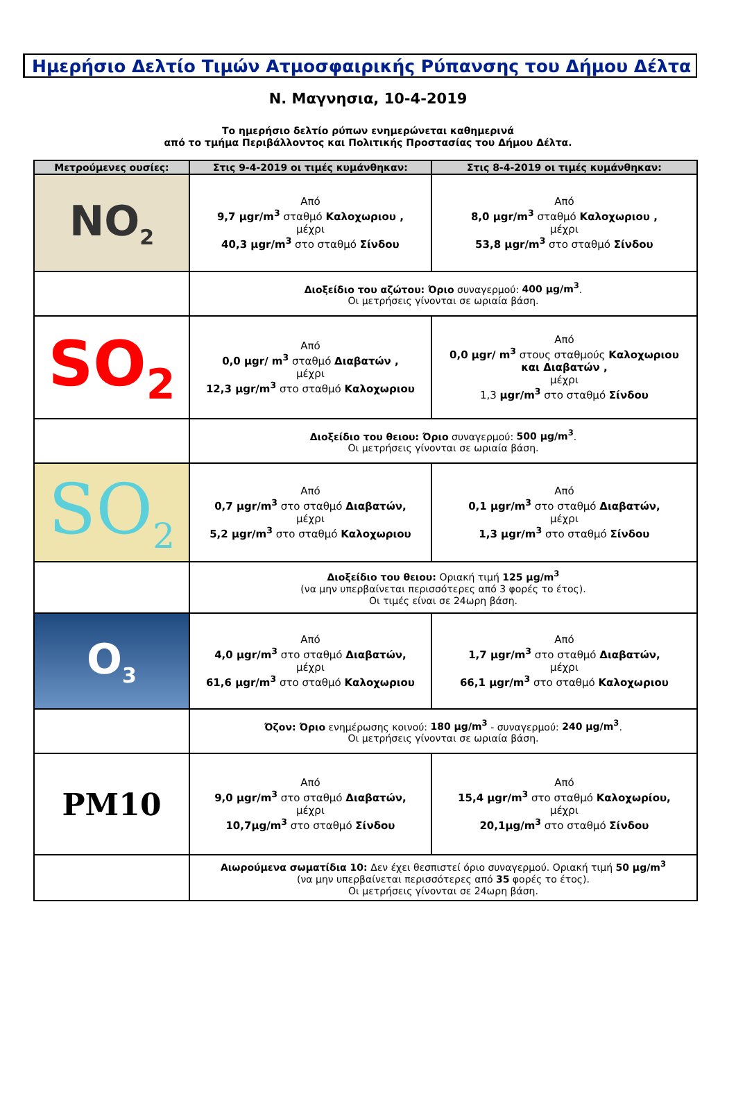Ημερήσιο Δελτίο Τιμών Ατμοσφαιρικής Ρύπανσης του Δήμου Δέλτα
Ν. Μαγνησια, 10-4-2019
Το ημερήσιο δελτίο ρύπων ενημερώνεται καθημερινά
από το τμήμα Περιβάλλοντος και Πολιτικής Προστασίας του Δήμου Δέλτα.
| Μετρούμενες ουσίες: | Στις 9-4-2019 οι τιμές κυμάνθηκαν: | Στις 8-4-2019 οι τιμές κυμάνθηκαν: |
| --- | --- | --- |
| NO<sub>2</sub> | Από 9,7 μgr/m<sup>3</sup> σταθμό Καλοχωριου , μέχρι 40,3 μgr/m<sup>3</sup> στο σταθμό Σίνδου | Από 8,0 μgr/m<sup>3</sup> σταθμό Καλοχωριου , μέχρι 53,8 μgr/m<sup>3</sup> στο σταθμό Σίνδου |
| | Διοξείδιο του αζώτου: Όριο συναγερμού: 400 μg/m<sup>3</sup> . Οι μετρήσεις γίνονται σε ωριαία βάση. | |
| SO<sub>2</sub> | Από 0,0 μgr/ m<sup>3</sup> σταθμό Διαβατών , μέχρι 12,3 μgr/m<sup>3</sup> στο σταθμό Καλοχωριου | Από 0,0 μgr/ m<sup>3</sup> στους σταθμούς Καλοχωριου και Διαβατών , μέχρι 1,3 μgr/m<sup>3</sup> στο σταθμό Σίνδου |
| | Διοξείδιο του θειου: Όριο συναγερμού: 500 μg/m<sup>3</sup> . Οι μετρήσεις γίνονται σε ωριαία βάση. | |
| SO<sub>2</sub> | Από 0,7 μgr/m<sup>3</sup> στο σταθμό Διαβατών, μέχρι 5,2 μgr/m<sup>3</sup> στο σταθμό Καλοχωριου | Από 0,1 μgr/m<sup>3</sup> στο σταθμό Διαβατών, μέχρι 1,3 μgr/m<sup>3</sup> στο σταθμό Σίνδου |
| | Διοξείδιο του θειου: Οριακή τιμή 125 μg/m<sup>3</sup> (να μην υπερβαίνεται περισσότερες από 3 φορές το έτος). Οι τιμές είναι σε 24ωρη βάση. | |
| O<sub>3</sub> | Από 4,0 μgr/m<sup>3</sup> στο σταθμό Διαβατών, μέχρι 61,6 μgr/m<sup>3</sup> στο σταθμό Καλοχωριου | Από 1,7 μgr/m<sup>3</sup> στο σταθμό Διαβατών, μέχρι 66,1 μgr/m<sup>3</sup> στο σταθμό Καλοχωριου |
| | Όζον: Όριο ενημέρωσης κοινού: 180 μg/m<sup>3</sup> - συναγερμού: 240 μg/m<sup>3</sup> . Οι μετρήσεις γίνονται σε ωριαία βάση. | |
| PM10 | Από 9,0 μgr/m<sup>3</sup> στο σταθμό Διαβατών, μέχρι 10,7μg/m<sup>3</sup> στο σταθμό Σίνδου | Από 15,4 μgr/m<sup>3</sup> στο σταθμό Καλοχωρίου, μέχρι 20,1μg/m<sup>3</sup> στο σταθμό Σίνδου |
| | Αιωρούμενα σωματίδια 10: Δεν έχει θεσπιστεί όριο συναγερμού. Οριακή τιμή 50 μg/m<sup>3</sup> (να μην υπερβαίνεται περισσότερες από 35 φορές το έτος). Οι μετρήσεις γίνονται σε 24ωρη βάση. | |